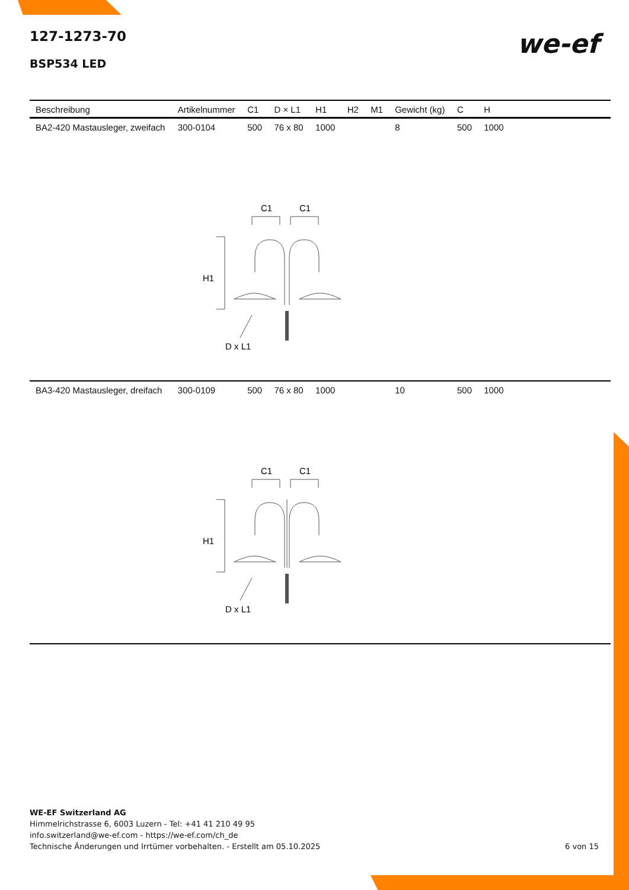we-ef
127-1273-70
BSP534 LED
| Beschreibung | Artikelnummer | C1 | D × L1 | H1 | H2 | M1 | Gewicht (kg) | C | H | |
| --- | --- | --- | --- | --- | --- | --- | --- | --- | --- | --- |
| BA2-420 Mastausleger, zweifach | 300-0104 | 500 | 76 x 80 | 1000 | | | 8 | 500 | 1000 | |
| C1 C1 H1 D x L1 | | | | | | | | | | |
| BA3-420 Mastausleger, dreifach | 300-0109 | 500 | 76 x 80 | 1000 | | | 10 | 500 | 1000 | |
| C1 C1 H1 D x L1 | | | | | | | | | | |
WE-EF Switzerland AG
Himmelrichstrasse 6, 6003 Luzern - Tel: +41 41 210 49 95
info.switzerland@we-ef.com - https://we-ef.com/ch_de
Technische Änderungen und Irrtümer vorbehalten. - Erstellt am 05.10.2025 6 von 15